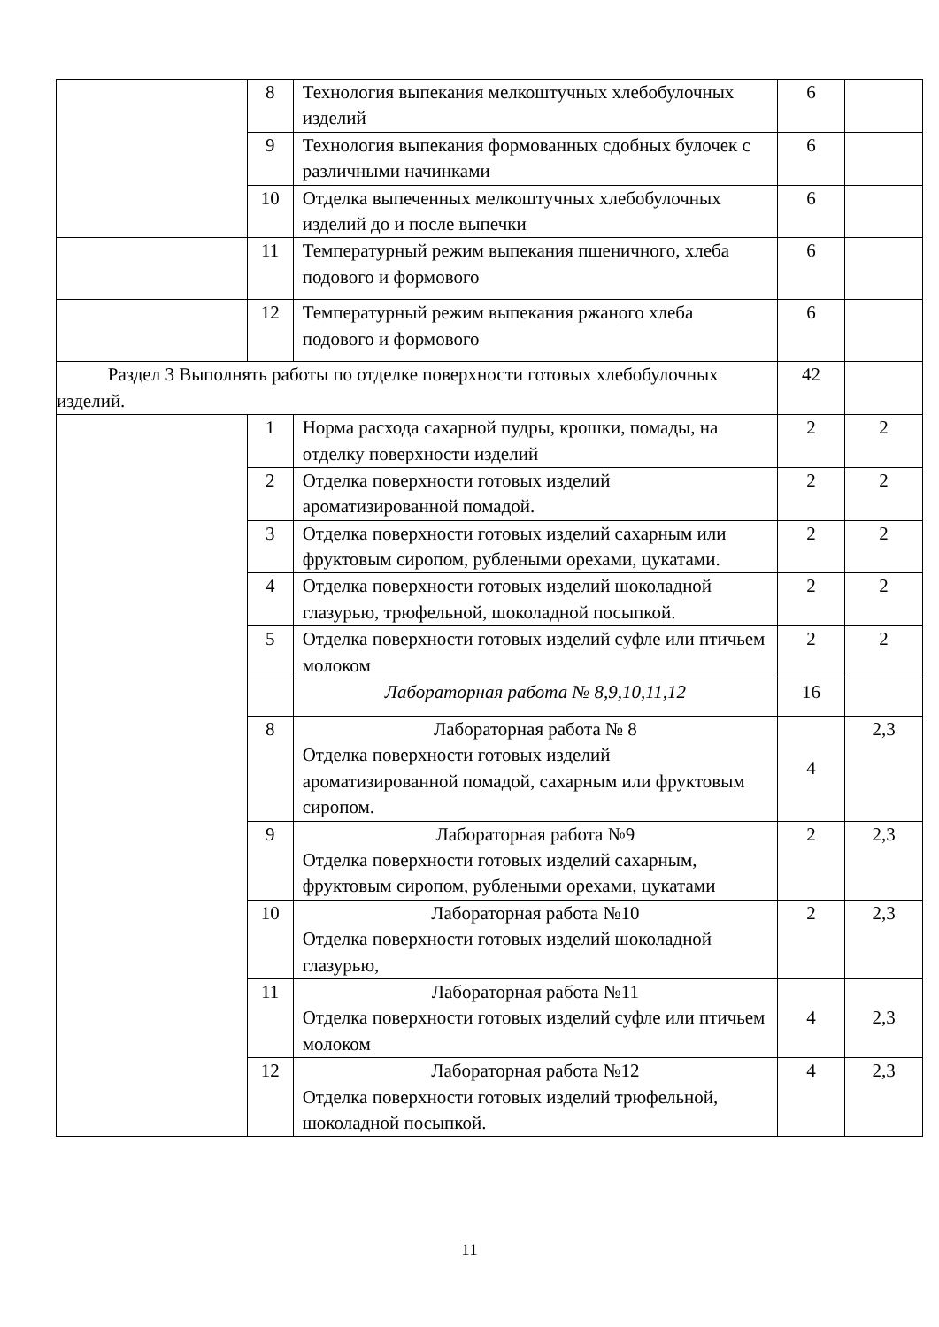| | 8 | Технология выпекания мелкоштучных хлебобулочных изделий | 6 | |
| | 9 | Технология выпекания формованных сдобных булочек с различными начинками | 6 | |
| | 10 | Отделка выпеченных мелкоштучных хлебобулочных изделий до и после выпечки | 6 | |
| | 11 | Температурный режим выпекания пшеничного, хлеба подового и формового | 6 | |
| | 12 | Температурный режим выпекания ржаного хлеба подового и формового | 6 | |
| Раздел 3 Выполнять работы по отделке поверхности готовых хлебобулочных изделий. | | | 42 | |
| | 1 | Норма расхода сахарной пудры, крошки, помады, на отделку поверхности изделий | 2 | 2 |
| | 2 | Отделка поверхности готовых изделий ароматизированной помадой. | 2 | 2 |
| | 3 | Отделка поверхности готовых изделий сахарным или фруктовым сиропом, рублеными орехами, цукатами. | 2 | 2 |
| | 4 | Отделка поверхности готовых изделий шоколадной глазурью, трюфельной, шоколадной посыпкой. | 2 | 2 |
| | 5 | Отделка поверхности готовых изделий суфле или птичьем молоком | 2 | 2 |
| | | Лабораторная работа № 8,9,10,11,12 | 16 | |
| | 8 | Лабораторная работа № 8 Отделка поверхности готовых изделий ароматизированной помадой, сахарным или фруктовым сиропом. | 4 | 2,3 |
| | 9 | Лабораторная работа №9 Отделка поверхности готовых изделий сахарным, фруктовым сиропом, рублеными орехами, цукатами | 2 | 2,3 |
| | 10 | Лабораторная работа №10 Отделка поверхности готовых изделий шоколадной глазурью, | 2 | 2,3 |
| | 11 | Лабораторная работа №11 Отделка поверхности готовых изделий суфле или птичьем молоком | 4 | 2,3 |
| | 12 | Лабораторная работа №12 Отделка поверхности готовых изделий трюфельной, шоколадной посыпкой. | 4 | 2,3 |
11